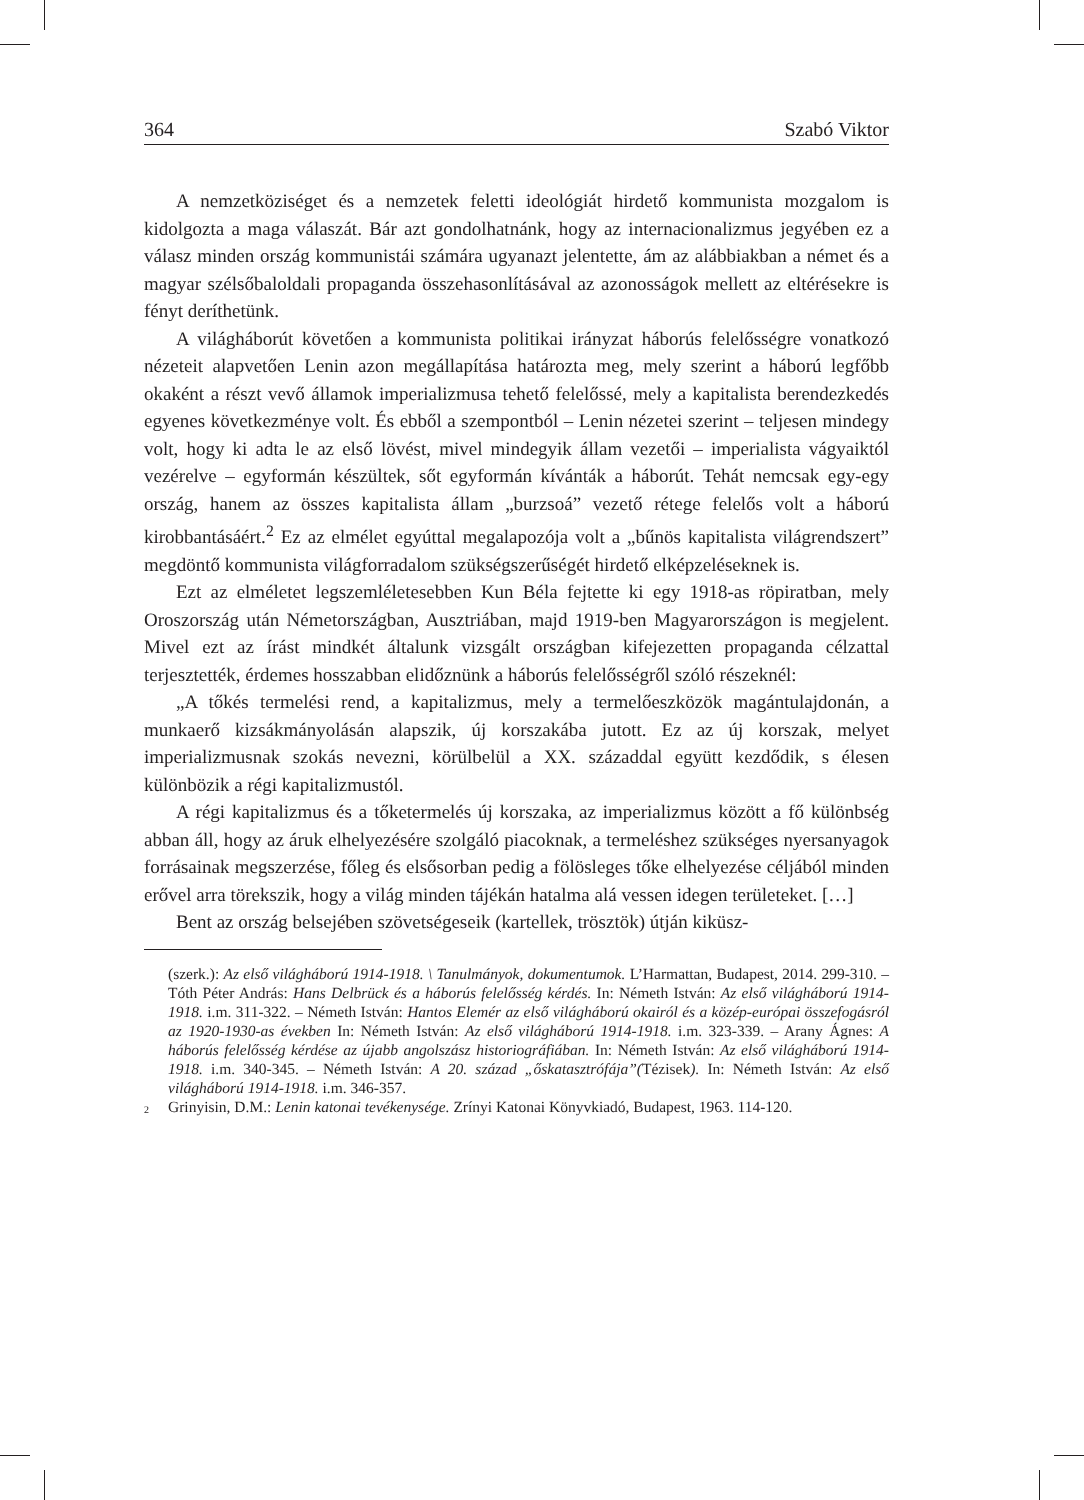364 Szabó Viktor
A nemzetköziséget és a nemzetek feletti ideológiát hirdető kommunista mozgalom is kidolgozta a maga válaszát. Bár azt gondolhatnánk, hogy az internacionalizmus jegyében ez a válasz minden ország kommunistái számára ugyanazt jelentette, ám az alábbiakban a német és a magyar szélsőbaloldali propaganda összehasonlításával az azonosságok mellett az eltérésekre is fényt deríthetünk.
A világháborút követően a kommunista politikai irányzat háborús felelősségre vonatkozó nézeteit alapvetően Lenin azon megállapítása határozta meg, mely szerint a háború legfőbb okaként a részt vevő államok imperializmusa tehető felelőssé, mely a kapitalista berendezkedés egyenes következménye volt. És ebből a szempontból – Lenin nézetei szerint – teljesen mindegy volt, hogy ki adta le az első lövést, mivel mindegyik állam vezetői – imperialista vágyaiktól vezérelve – egyformán készültek, sőt egyformán kívánták a háborút. Tehát nemcsak egy-egy ország, hanem az összes kapitalista állam „burzsoá” vezető rétege felelős volt a háború kirobbantásáért.<sup>2</sup> Ez az elmélet egyúttal megalapozója volt a „bűnös kapitalista világrendszert” megdöntő kommunista világforradalom szükségszerűségét hirdető elképzeléseknek is.
Ezt az elméletet legszemléletesebben Kun Béla fejtette ki egy 1918-as röpiratban, mely Oroszország után Németországban, Ausztriában, majd 1919-ben Magyarországon is megjelent. Mivel ezt az írást mindkét általunk vizsgált országban kifejezetten propaganda célzattal terjesztették, érdemes hosszabban elidőznünk a háborús felelősségről szóló részeknél:
„A tőkés termelési rend, a kapitalizmus, mely a termelőeszközök magántulajdonán, a munkaerő kizsákmányolásán alapszik, új korszakába jutott. Ez az új korszak, melyet imperializmusnak szokás nevezni, körülbelül a XX. századdal együtt kezdődik, s élesen különbözik a régi kapitalizmustól.
A régi kapitalizmus és a tőketermelés új korszaka, az imperializmus között a fő különbség abban áll, hogy az áruk elhelyezésére szolgáló piacoknak, a termeléshez szükséges nyersanyagok forrásainak megszerzése, főleg és elsősorban pedig a fölösleges tőke elhelyezése céljából minden erővel arra törekszik, hogy a világ minden tájékán hatalma alá vessen idegen területeket. […]
Bent az ország belsejében szövetségeseik (kartellek, trösztök) útján kiküsz-
(szerk.): Az első világháború 1914-1918. \ Tanulmányok, dokumentumok. L’Harmattan, Budapest, 2014. 299-310. – Tóth Péter András: Hans Delbrück és a háborús felelősség kérdés. In: Németh István: Az első világháború 1914-1918. i.m. 311-322. – Németh István: Hantos Elemér az első világháború okairól és a közép-európai összefogásról az 1920-1930-as években In: Németh István: Az első világháború 1914-1918. i.m. 323-339. – Arany Ágnes: A háborús felelősség kérdése az újabb angolszász historiográfiában. In: Németh István: Az első világháború 1914-1918. i.m. 340-345. – Németh István: A 20. század „őskatasztrófája”(Tézisek). In: Németh István: Az első világháború 1914-1918. i.m. 346-357.
<sup>2</sup> Grinyisin, D.M.: Lenin katonai tevékenysége. Zrínyi Katonai Könyvkiadó, Budapest, 1963. 114-120.